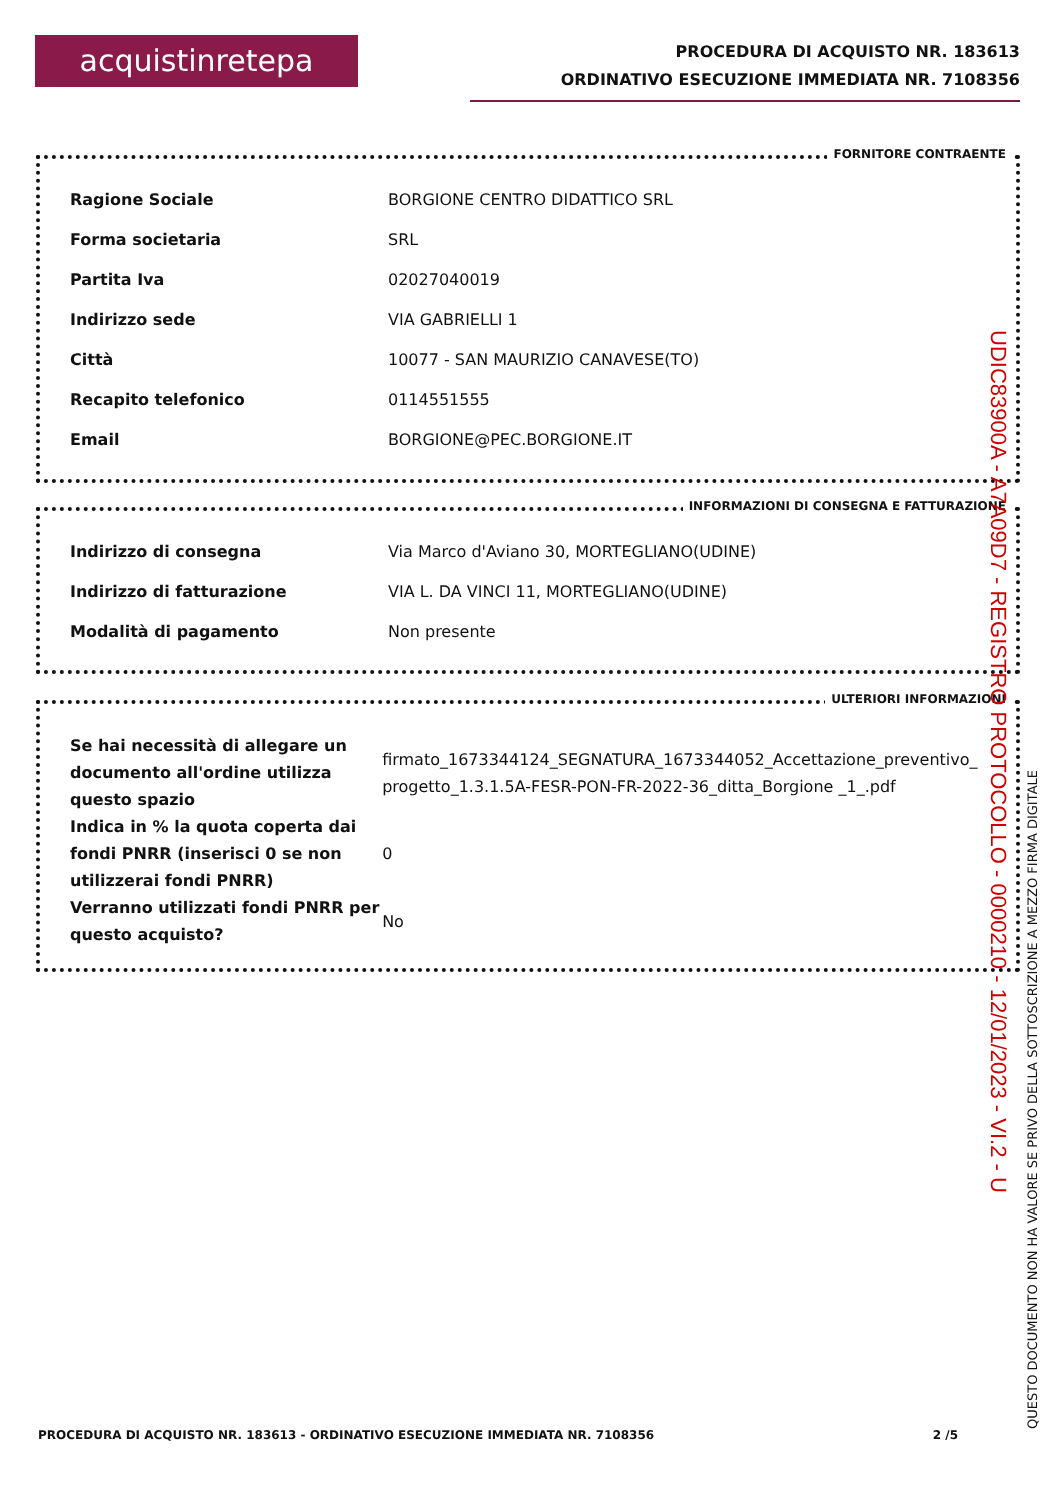acquistinretepa
PROCEDURA DI ACQUISTO NR. 183613
ORDINATIVO ESECUZIONE IMMEDIATA NR. 7108356
FORNITORE CONTRAENTE
| Ragione Sociale | BORGIONE CENTRO DIDATTICO SRL |
| Forma societaria | SRL |
| Partita Iva | 02027040019 |
| Indirizzo sede | VIA GABRIELLI 1 |
| Città | 10077 - SAN MAURIZIO CANAVESE(TO) |
| Recapito telefonico | 0114551555 |
| Email | BORGIONE@PEC.BORGIONE.IT |
INFORMAZIONI DI CONSEGNA E FATTURAZIONE
| Indirizzo di consegna | Via Marco d'Aviano 30, MORTEGLIANO(UDINE) |
| Indirizzo di fatturazione | VIA L. DA VINCI 11, MORTEGLIANO(UDINE) |
| Modalità di pagamento | Non presente |
ULTERIORI INFORMAZIONI
| Se hai necessità di allegare un documento all'ordine utilizza questo spazio | firmato_1673344124_SEGNATURA_1673344052_Accettazione_preventivo_progetto_1.3.1.5A-FESR-PON-FR-2022-36_ditta_Borgione _1_.pdf |
| Indica in % la quota coperta dai fondi PNRR (inserisci 0 se non utilizzerai fondi PNRR) | 0 |
| Verranno utilizzati fondi PNRR per questo acquisto? | No |
PROCEDURA DI ACQUISTO NR. 183613 - ORDINATIVO ESECUZIONE IMMEDIATA NR. 7108356 2 /5
UDIC83900A - A7A09D7 - REGISTRO PROTOCOLLO - 0000210 - 12/01/2023 - VI.2 - U
QUESTO DOCUMENTO NON HA VALORE SE PRIVO DELLA SOTTOSCRIZIONE A MEZZO FIRMA DIGITALE